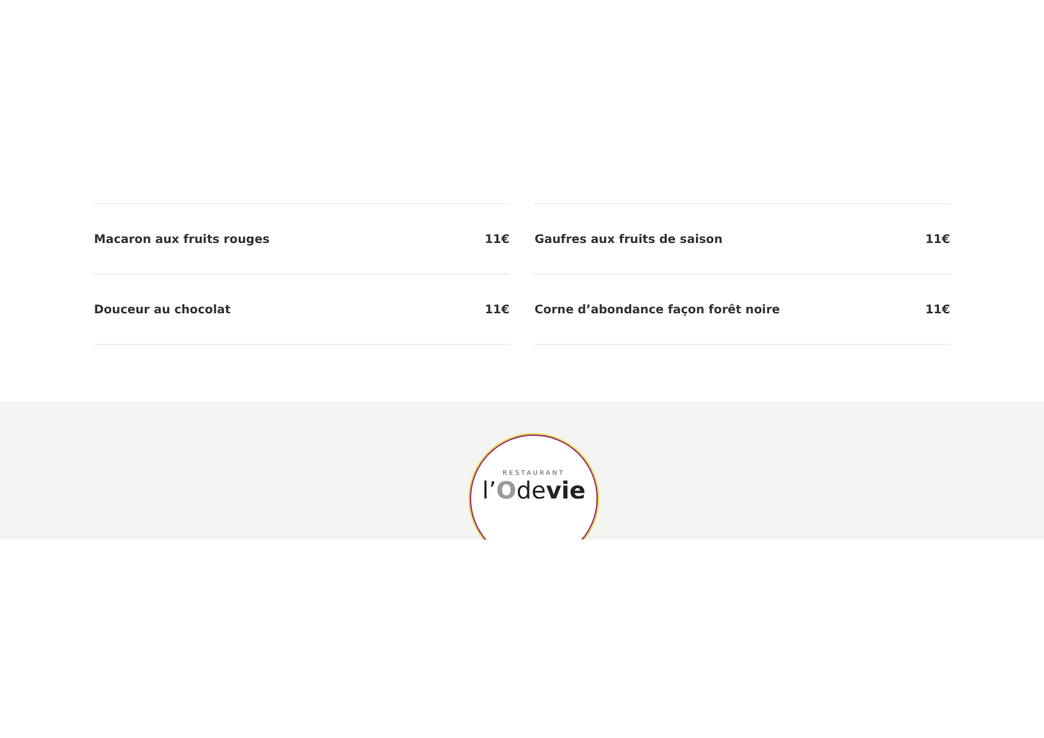Macaron aux fruits rouges 11€
Douceur au chocolat 11€
Gaufres aux fruits de saison 11€
Corne d’abondance façon forêt noire 11€
RESTAURANT
l’Odevie